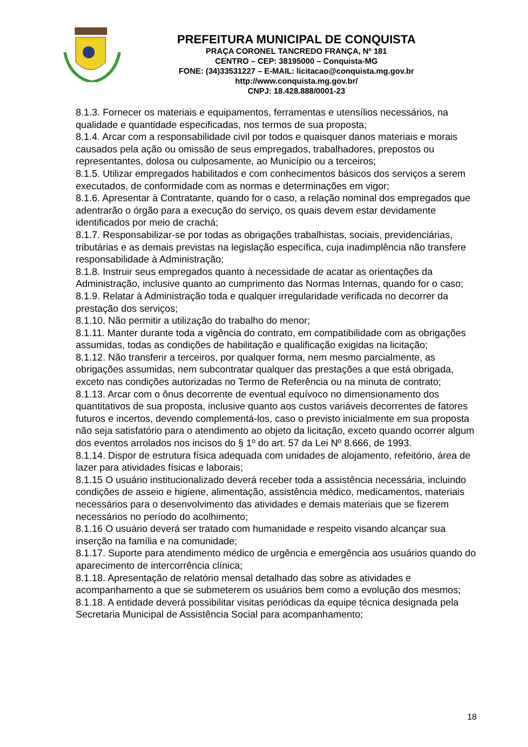PREFEITURA MUNICIPAL DE CONQUISTA
PRAÇA CORONEL TANCREDO FRANÇA, Nº 181
CENTRO – CEP: 38195000 – Conquista-MG
FONE: (34)33531227 – E-MAIL: licitacao@conquista.mg.gov.br
http://www.conquista.mg.gov.br/
CNPJ: 18.428.888/0001-23
8.1.3. Fornecer os materiais e equipamentos, ferramentas e utensílios necessários, na qualidade e quantidade especificadas, nos termos de sua proposta;
8.1.4. Arcar com a responsabilidade civil por todos e quaisquer danos materiais e morais causados pela ação ou omissão de seus empregados, trabalhadores, prepostos ou representantes, dolosa ou culposamente, ao Município ou a terceiros;
8.1.5. Utilizar empregados habilitados e com conhecimentos básicos dos serviços a serem executados, de conformidade com as normas e determinações em vigor;
8.1.6. Apresentar à Contratante, quando for o caso, a relação nominal dos empregados que adentrarão o órgão para a execução do serviço, os quais devem estar devidamente identificados por meio de crachá;
8.1.7. Responsabilizar-se por todas as obrigações trabalhistas, sociais, previdenciárias, tributárias e as demais previstas na legislação específica, cuja inadimplência não transfere responsabilidade à Administração;
8.1.8. Instruir seus empregados quanto à necessidade de acatar as orientações da Administração, inclusive quanto ao cumprimento das Normas Internas, quando for o caso;
8.1.9. Relatar à Administração toda e qualquer irregularidade verificada no decorrer da prestação dos serviços;
8.1.10. Não permitir a utilização do trabalho do menor;
8.1.11. Manter durante toda a vigência do contrato, em compatibilidade com as obrigações assumidas, todas as condições de habilitação e qualificação exigidas na licitação;
8.1.12. Não transferir a terceiros, por qualquer forma, nem mesmo parcialmente, as obrigações assumidas, nem subcontratar qualquer das prestações a que está obrigada, exceto nas condições autorizadas no Termo de Referência ou na minuta de contrato;
8.1.13. Arcar com o ônus decorrente de eventual equívoco no dimensionamento dos quantitativos de sua proposta, inclusive quanto aos custos variáveis decorrentes de fatores futuros e incertos, devendo complementá-los, caso o previsto inicialmente em sua proposta não seja satisfatório para o atendimento ao objeto da licitação, exceto quando ocorrer algum dos eventos arrolados nos incisos do § 1º do art. 57 da Lei Nº 8.666, de 1993.
8.1.14. Dispor de estrutura física adequada com unidades de alojamento, refeitório, área de lazer para atividades físicas e laborais;
8.1.15 O usuário institucionalizado deverá receber toda a assistência necessária, incluindo condições de asseio e higiene, alimentação, assistência médico, medicamentos, materiais necessários para o desenvolvimento das atividades e demais materiais que se fizerem necessários no período do acolhimento;
8.1.16 O usuário deverá ser tratado com humanidade e respeito visando alcançar sua inserção na família e na comunidade;
8.1.17. Suporte para atendimento médico de urgência e emergência aos usuários quando do aparecimento de intercorrência clínica;
8.1.18. Apresentação de relatório mensal detalhado das sobre as atividades e acompanhamento a que se submeterem os usuários bem como a evolução dos mesmos;
8.1.18. A entidade deverá possibilitar visitas periódicas da equipe técnica designada pela Secretaria Municipal de Assistência Social para acompanhamento;
18